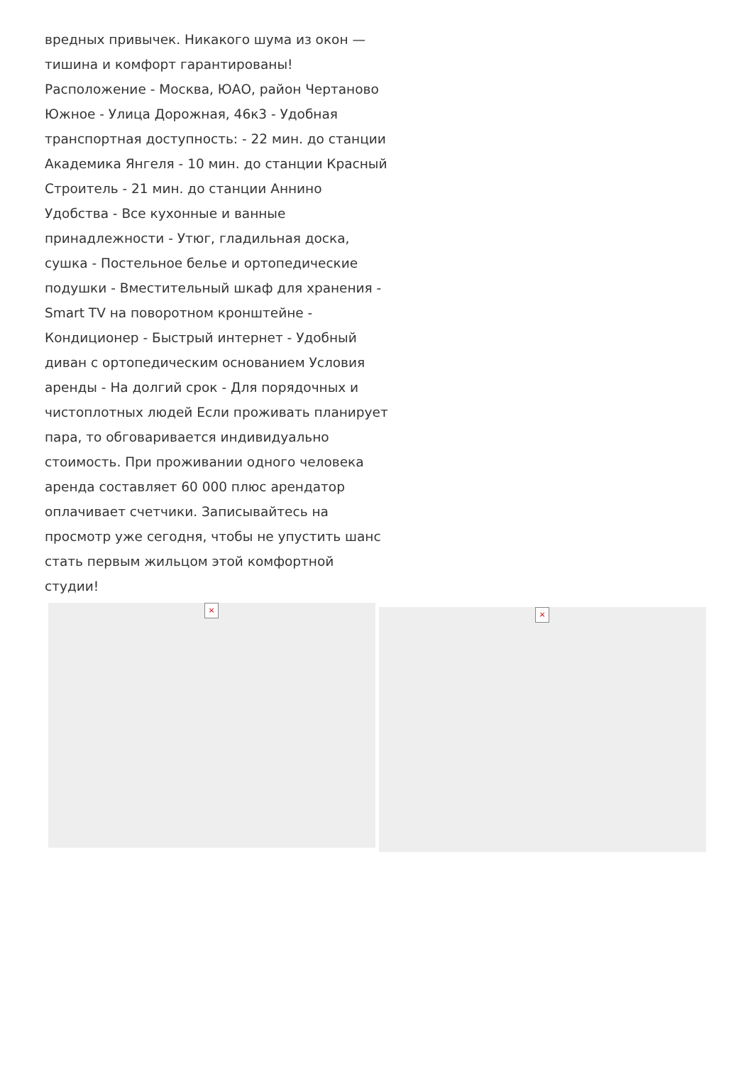вредных привычек. Никакого шума из окон — тишина и комфорт гарантированы! Расположение - Москва, ЮАО, район Чертаново Южное - Улица Дорожная, 46к3 - Удобная транспортная доступность: - 22 мин. до станции Академика Янгеля - 10 мин. до станции Красный Строитель - 21 мин. до станции Аннино Удобства - Все кухонные и ванные принадлежности - Утюг, гладильная доска, сушка - Постельное белье и ортопедические подушки - Вместительный шкаф для хранения - Smart TV на поворотном кронштейне - Кондиционер - Быстрый интернет - Удобный диван с ортопедическим основанием Условия аренды - На долгий срок - Для порядочных и чистоплотных людей Если проживать планирует пара, то обговаривается индивидуально стоимость. При проживании одного человека аренда составляет 60 000 плюс арендатор оплачивает счетчики. Записывайтесь на просмотр уже сегодня, чтобы не упустить шанс стать первым жильцом этой комфортной студии!
×
×